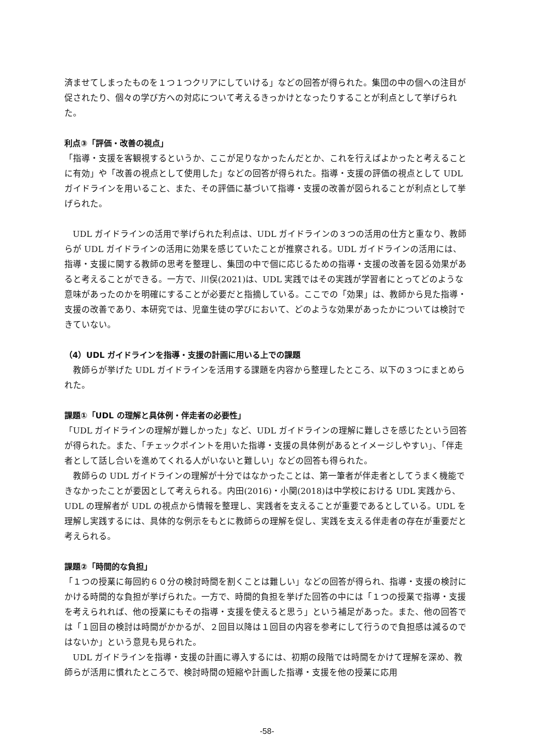済ませてしまったものを１つ１つクリアにしていける」などの回答が得られた。集団の中の個への注目が促されたり、個々の学び方への対応について考えるきっかけとなったりすることが利点として挙げられた。
利点③「評価・改善の視点」
「指導・支援を客観視するというか、ここが足りなかったんだとか、これを行えばよかったと考えることに有効」や「改善の視点として使用した」などの回答が得られた。指導・支援の評価の視点として UDL ガイドラインを用いること、また、その評価に基づいて指導・支援の改善が図られることが利点として挙げられた。
UDL ガイドラインの活用で挙げられた利点は、UDL ガイドラインの３つの活用の仕方と重なり、教師らが UDL ガイドラインの活用に効果を感じていたことが推察される。UDL ガイドラインの活用には、指導・支援に関する教師の思考を整理し、集団の中で個に応じるための指導・支援の改善を図る効果があると考えることができる。一方で、川俣(2021)は、UDL 実践ではその実践が学習者にとってどのような意味があったのかを明確にすることが必要だと指摘している。ここでの「効果」は、教師から見た指導・支援の改善であり、本研究では、児童生徒の学びにおいて、どのような効果があったかについては検討できていない。
（4）UDL ガイドラインを指導・支援の計画に用いる上での課題
教師らが挙げた UDL ガイドラインを活用する課題を内容から整理したところ、以下の３つにまとめられた。
課題①「UDL の理解と具体例・伴走者の必要性」
「UDL ガイドラインの理解が難しかった」など、UDL ガイドラインの理解に難しさを感じたという回答が得られた。また、「チェックポイントを用いた指導・支援の具体例があるとイメージしやすい」、「伴走者として話し合いを進めてくれる人がいないと難しい」などの回答も得られた。
教師らの UDL ガイドラインの理解が十分ではなかったことは、第一筆者が伴走者としてうまく機能できなかったことが要因として考えられる。内田(2016)・小関(2018)は中学校における UDL 実践から、UDL の理解者が UDL の視点から情報を整理し、実践者を支えることが重要であるとしている。UDL を理解し実践するには、具体的な例示をもとに教師らの理解を促し、実践を支える伴走者の存在が重要だと考えられる。
課題②「時間的な負担」
「１つの授業に毎回約６０分の検討時間を割くことは難しい」などの回答が得られ、指導・支援の検討にかける時間的な負担が挙げられた。一方で、時間的負担を挙げた回答の中には「１つの授業で指導・支援を考えられれば、他の授業にもその指導・支援を使えると思う」という補足があった。また、他の回答では「１回目の検討は時間がかかるが、２回目以降は１回目の内容を参考にして行うので負担感は減るのではないか」という意見も見られた。
UDL ガイドラインを指導・支援の計画に導入するには、初期の段階では時間をかけて理解を深め、教師らが活用に慣れたところで、検討時間の短縮や計画した指導・支援を他の授業に応用
-58-